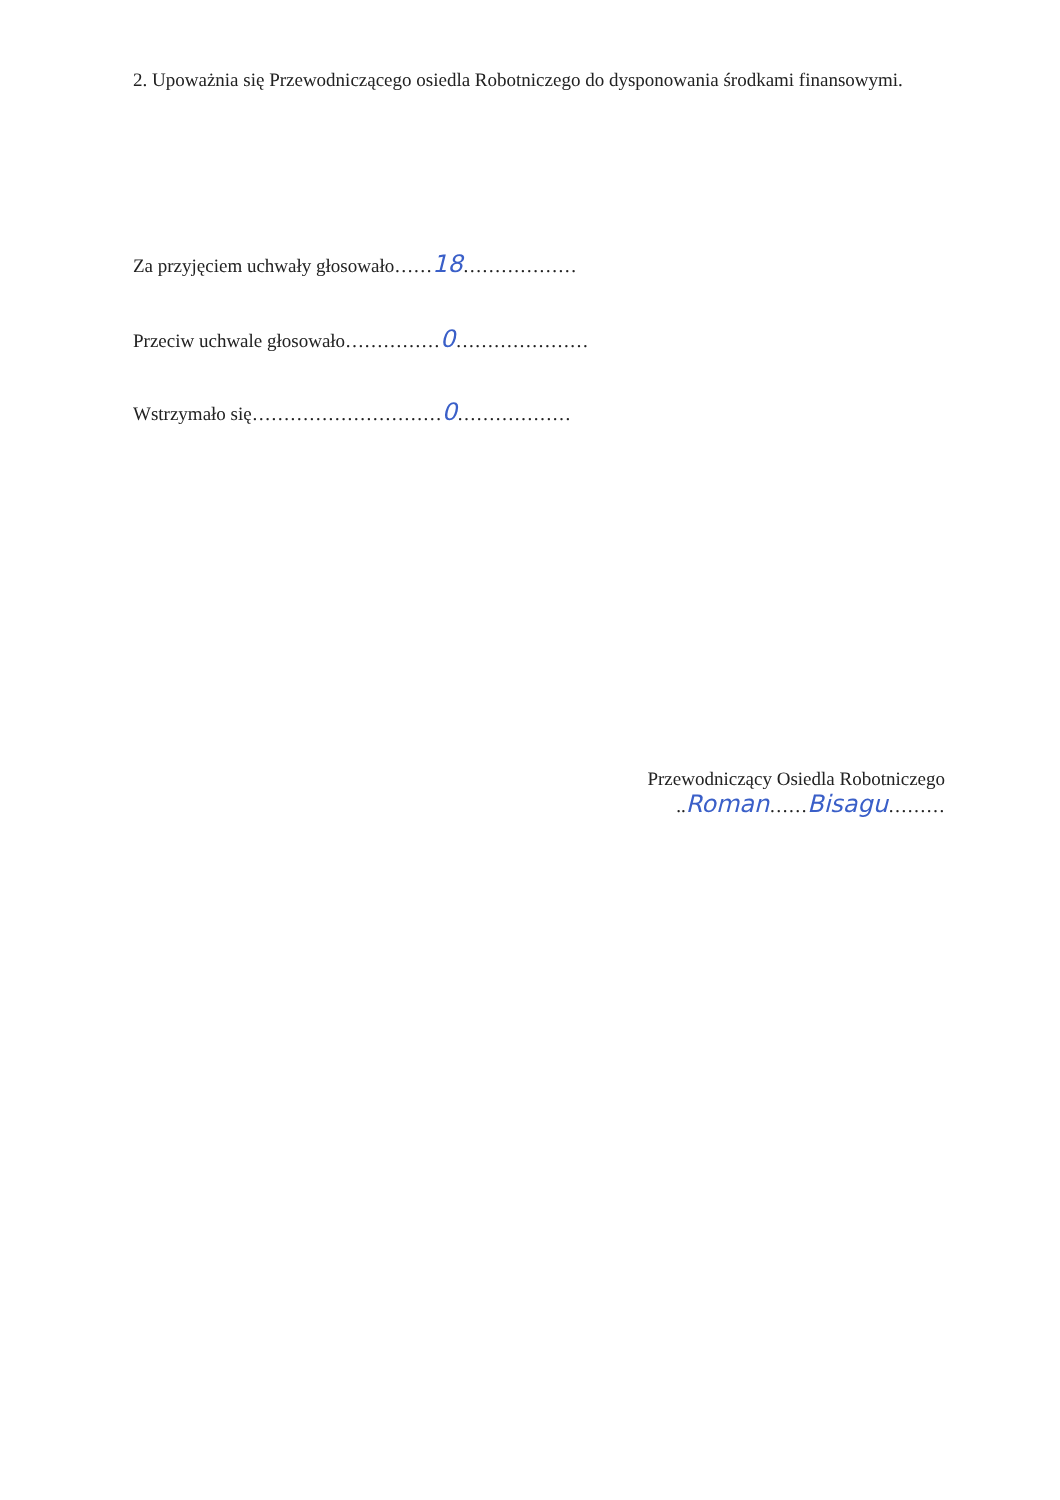2. Upoważnia się Przewodniczącego osiedla Robotniczego do dysponowania środkami finansowymi.
Za przyjęciem uchwały głosowało……18………………
Przeciw uchwale głosowało……………0…………………
Wstrzymało się…………………………0………………
Przewodniczący Osiedla Robotniczego
..Roman……Bisagu………